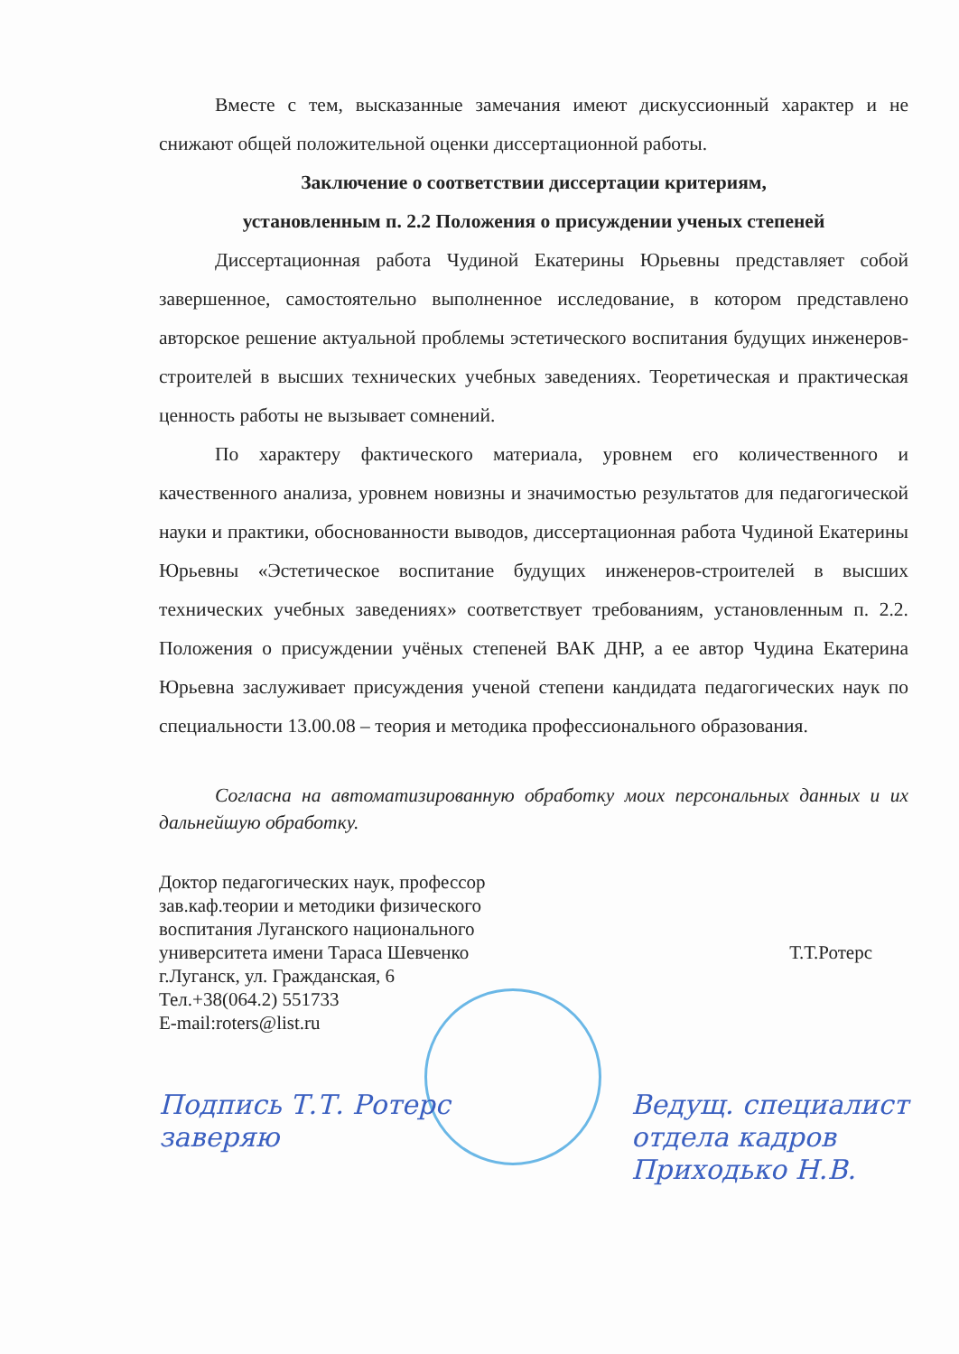Вместе с тем, высказанные замечания имеют дискуссионный характер и не снижают общей положительной оценки диссертационной работы.
Заключение о соответствии диссертации критериям,
установленным п. 2.2 Положения о присуждении ученых степеней
Диссертационная работа Чудиной Екатерины Юрьевны представляет собой завершенное, самостоятельно выполненное исследование, в котором представлено авторское решение актуальной проблемы эстетического воспитания будущих инженеров-строителей в высших технических учебных заведениях. Теоретическая и практическая ценность работы не вызывает сомнений.
По характеру фактического материала, уровнем его количественного и качественного анализа, уровнем новизны и значимостью результатов для педагогической науки и практики, обоснованности выводов, диссертационная работа Чудиной Екатерины Юрьевны «Эстетическое воспитание будущих инженеров-строителей в высших технических учебных заведениях» соответствует требованиям, установленным п. 2.2. Положения о присуждении учёных степеней ВАК ДНР, а ее автор Чудина Екатерина Юрьевна заслуживает присуждения ученой степени кандидата педагогических наук по специальности 13.00.08 – теория и методика профессионального образования.
Согласна на автоматизированную обработку моих персональных данных и их дальнейшую обработку.
Доктор педагогических наук, профессор
зав.каф.теории и методики физического
воспитания Луганского национального
университета имени Тараса Шевченко
г.Луганск, ул. Гражданская, 6
Тел.+38(064.2) 551733
E-mail:roters@list.ru
Т.Т.Ротерс
Подпись Т.Т. Ротерс
заверяю
Ведущ. специалист
отдела кадров
Приходько Н.В.